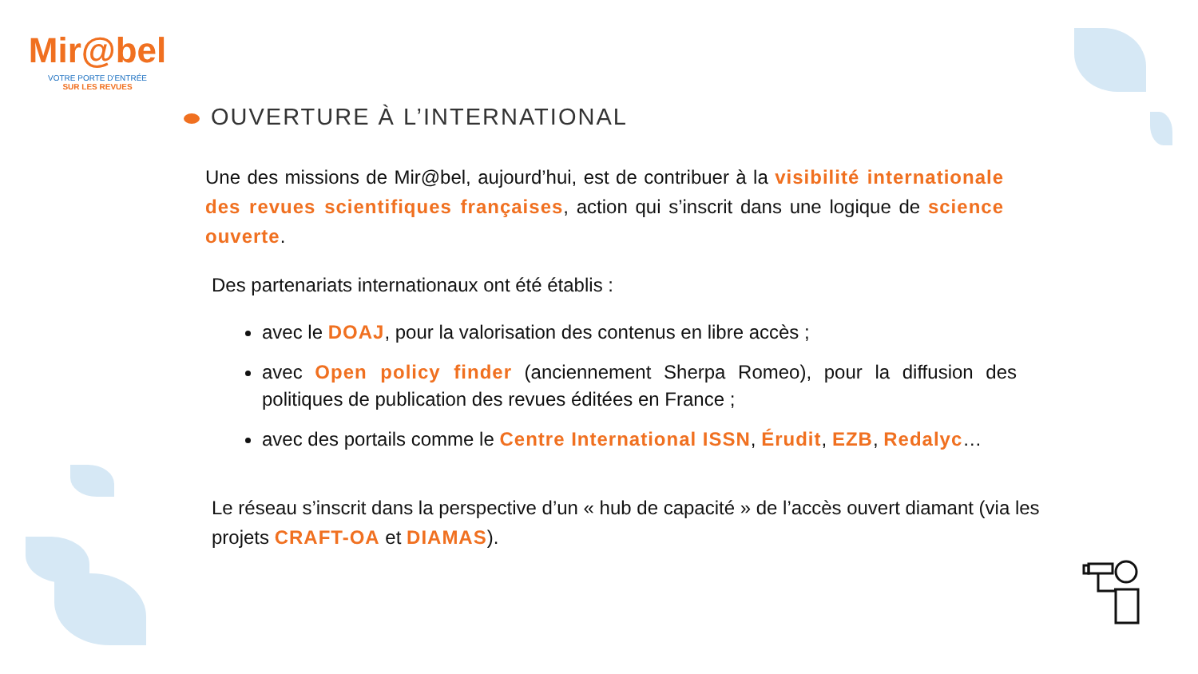Mir@bel
VOTRE PORTE D'ENTRÉE
SUR LES REVUES
OUVERTURE À L’INTERNATIONAL
Une des missions de Mir@bel, aujourd’hui, est de contribuer à la visibilité internationale des revues scientifiques françaises, action qui s’inscrit dans une logique de science ouverte.
Des partenariats internationaux ont été établis :
avec le DOAJ, pour la valorisation des contenus en libre accès ;
avec Open policy finder (anciennement Sherpa Romeo), pour la diffusion des politiques de publication des revues éditées en France ;
avec des portails comme le Centre International ISSN, Érudit, EZB, Redalyc…
Le réseau s’inscrit dans la perspective d’un « hub de capacité » de l’accès ouvert diamant (via les projets CRAFT-OA et DIAMAS).